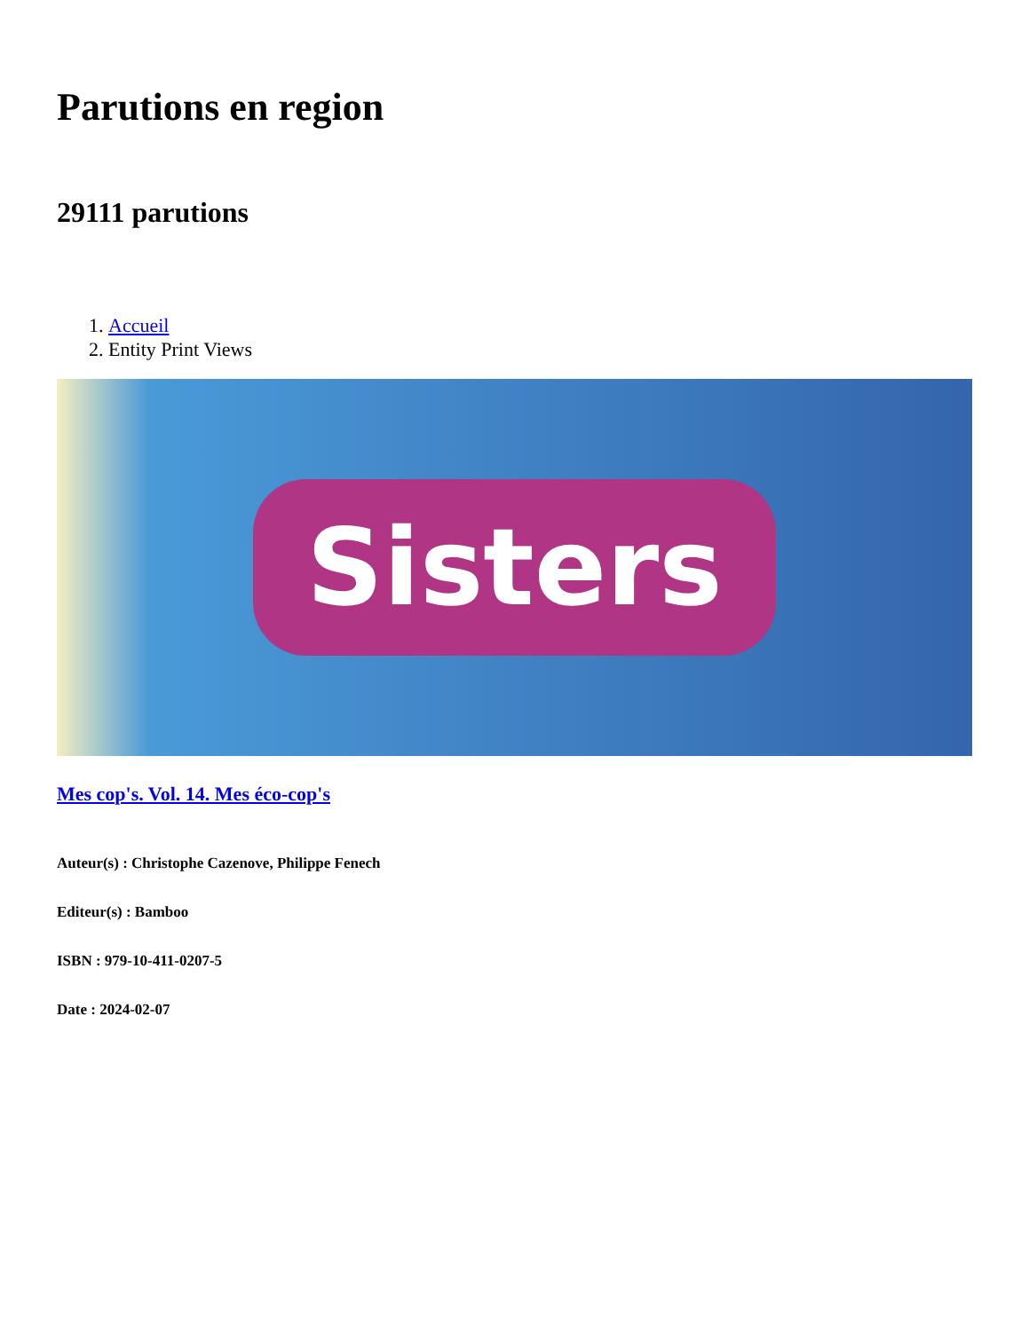Parutions en region
29111 parutions
1. Accueil
2. Entity Print Views
Sisters
Mes cop's. Vol. 14. Mes éco-cop's
Auteur(s) : Christophe Cazenove, Philippe Fenech
Editeur(s) : Bamboo
ISBN : 979-10-411-0207-5
Date : 2024-02-07